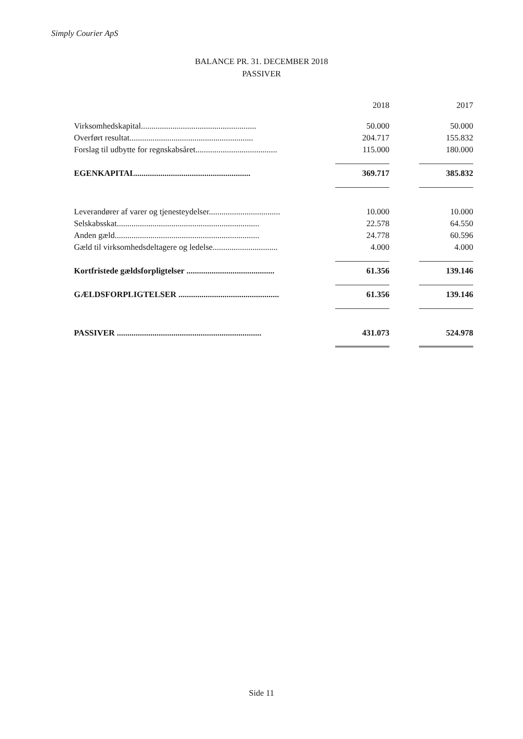Simply Courier ApS
BALANCE PR. 31. DECEMBER 2018
PASSIVER
| | 2018 | 2017 |
| --- | --- | --- |
| Virksomhedskapital....................................................... | 50.000 | 50.000 |
| Overført resultat........................................................... | 204.717 | 155.832 |
| Forslag til udbytte for regnskabsåret....................................... | 115.000 | 180.000 |
| EGENKAPITAL....................................................... | 369.717 | 385.832 |
| Leverandører af varer og tjenesteydelser.................................. | 10.000 | 10.000 |
| Selskabsskat.................................................................... | 22.578 | 64.550 |
| Anden gæld..................................................................... | 24.778 | 60.596 |
| Gæld til virksomhedsdeltagere og ledelse............................... | 4.000 | 4.000 |
| Kortfristede gældsforpligtelser .......................................... | 61.356 | 139.146 |
| GÆLDSFORPLIGTELSER ................................................ | 61.356 | 139.146 |
| PASSIVER ..................................................................... | 431.073 | 524.978 |
Side 11